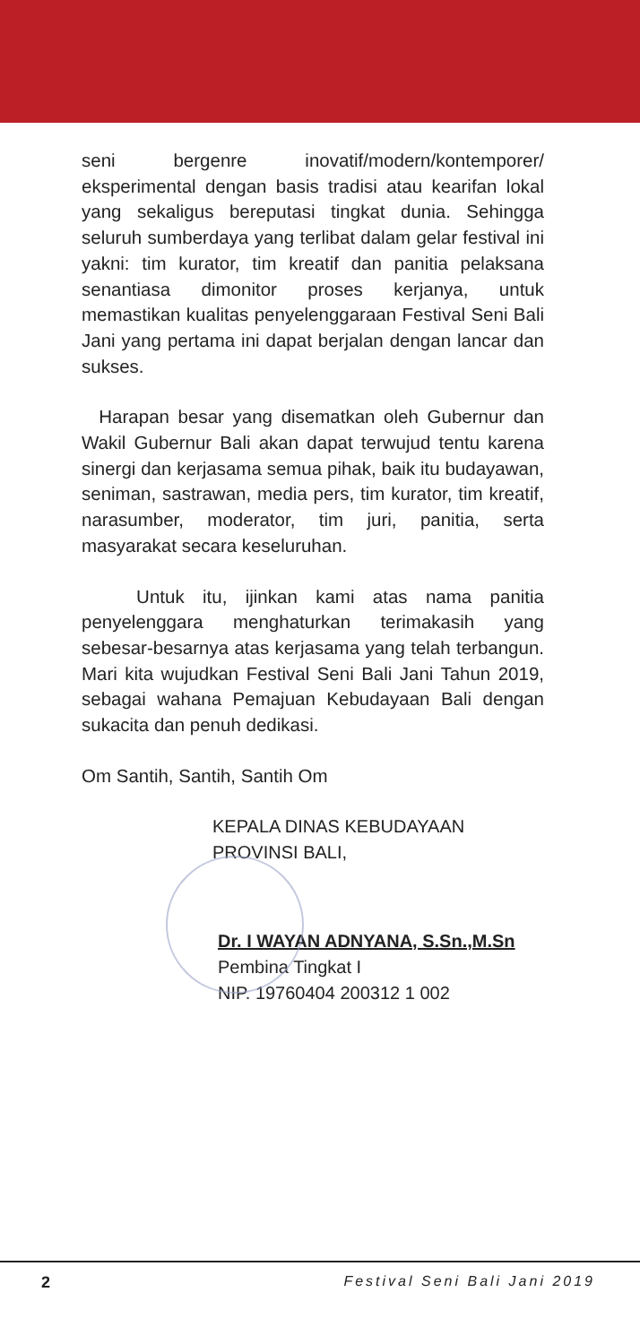seni bergenre inovatif/modern/kontemporer/ eksperimental dengan basis tradisi atau kearifan lokal yang sekaligus bereputasi tingkat dunia. Sehingga seluruh sumberdaya yang terlibat dalam gelar festival ini yakni: tim kurator, tim kreatif dan panitia pelaksana senantiasa dimonitor proses kerjanya, untuk memastikan kualitas penyelenggaraan Festival Seni Bali Jani yang pertama ini dapat berjalan dengan lancar dan sukses.
Harapan besar yang disematkan oleh Gubernur dan Wakil Gubernur Bali akan dapat terwujud tentu karena sinergi dan kerjasama semua pihak, baik itu budayawan, seniman, sastrawan, media pers, tim kurator, tim kreatif, narasumber, moderator, tim juri, panitia, serta masyarakat secara keseluruhan.
Untuk itu, ijinkan kami atas nama panitia penyelenggara menghaturkan terimakasih yang sebesar-besarnya atas kerjasama yang telah terbangun. Mari kita wujudkan Festival Seni Bali Jani Tahun 2019, sebagai wahana Pemajuan Kebudayaan Bali dengan sukacita dan penuh dedikasi.
Om Santih, Santih, Santih Om
KEPALA DINAS KEBUDAYAAN
PROVINSI BALI,
Dr. I WAYAN ADNYANA, S.Sn.,M.Sn
Pembina Tingkat I
NIP. 19760404 200312 1 002
2 Festival Seni Bali Jani 2019